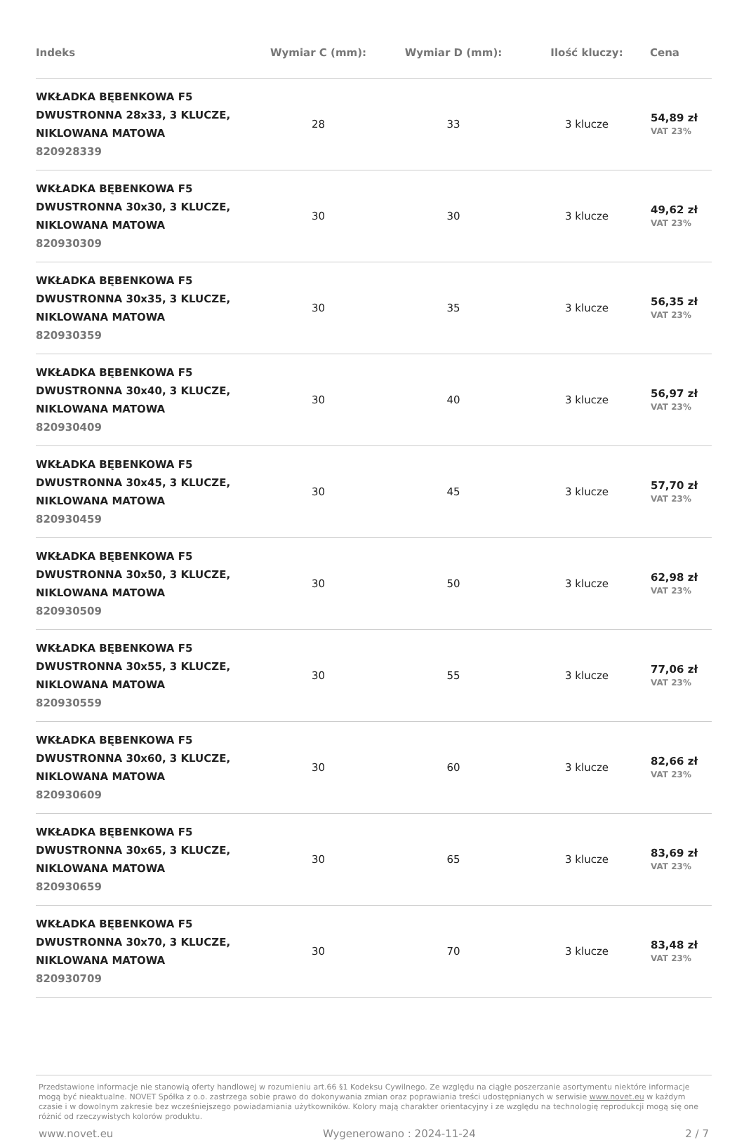| Indeks | Wymiar C (mm): | Wymiar D (mm): | Ilość kluczy: | Cena |
| --- | --- | --- | --- | --- |
| WKŁADKA BĘBENKOWA F5 DWUSTRONNA 28x33, 3 KLUCZE, NIKLOWANA MATOWA 820928339 | 28 | 33 | 3 klucze | 54,89 zł VAT 23% |
| WKŁADKA BĘBENKOWA F5 DWUSTRONNA 30x30, 3 KLUCZE, NIKLOWANA MATOWA 820930309 | 30 | 30 | 3 klucze | 49,62 zł VAT 23% |
| WKŁADKA BĘBENKOWA F5 DWUSTRONNA 30x35, 3 KLUCZE, NIKLOWANA MATOWA 820930359 | 30 | 35 | 3 klucze | 56,35 zł VAT 23% |
| WKŁADKA BĘBENKOWA F5 DWUSTRONNA 30x40, 3 KLUCZE, NIKLOWANA MATOWA 820930409 | 30 | 40 | 3 klucze | 56,97 zł VAT 23% |
| WKŁADKA BĘBENKOWA F5 DWUSTRONNA 30x45, 3 KLUCZE, NIKLOWANA MATOWA 820930459 | 30 | 45 | 3 klucze | 57,70 zł VAT 23% |
| WKŁADKA BĘBENKOWA F5 DWUSTRONNA 30x50, 3 KLUCZE, NIKLOWANA MATOWA 820930509 | 30 | 50 | 3 klucze | 62,98 zł VAT 23% |
| WKŁADKA BĘBENKOWA F5 DWUSTRONNA 30x55, 3 KLUCZE, NIKLOWANA MATOWA 820930559 | 30 | 55 | 3 klucze | 77,06 zł VAT 23% |
| WKŁADKA BĘBENKOWA F5 DWUSTRONNA 30x60, 3 KLUCZE, NIKLOWANA MATOWA 820930609 | 30 | 60 | 3 klucze | 82,66 zł VAT 23% |
| WKŁADKA BĘBENKOWA F5 DWUSTRONNA 30x65, 3 KLUCZE, NIKLOWANA MATOWA 820930659 | 30 | 65 | 3 klucze | 83,69 zł VAT 23% |
| WKŁADKA BĘBENKOWA F5 DWUSTRONNA 30x70, 3 KLUCZE, NIKLOWANA MATOWA 820930709 | 30 | 70 | 3 klucze | 83,48 zł VAT 23% |
Przedstawione informacje nie stanowią oferty handlowej w rozumieniu art.66 §1 Kodeksu Cywilnego. Ze względu na ciągłe poszerzanie asortymentu niektóre informacje mogą być nieaktualne. NOVET Spółka z o.o. zastrzega sobie prawo do dokonywania zmian oraz poprawiania treści udostępnianych w serwisie www.novet.eu w każdym czasie i w dowolnym zakresie bez wcześniejszego powiadamiania użytkowników. Kolory mają charakter orientacyjny i ze względu na technologię reprodukcji mogą się one różnić od rzeczywistych kolorów produktu.
www.novet.eu Wygenerowano : 2024-11-24 2 / 7